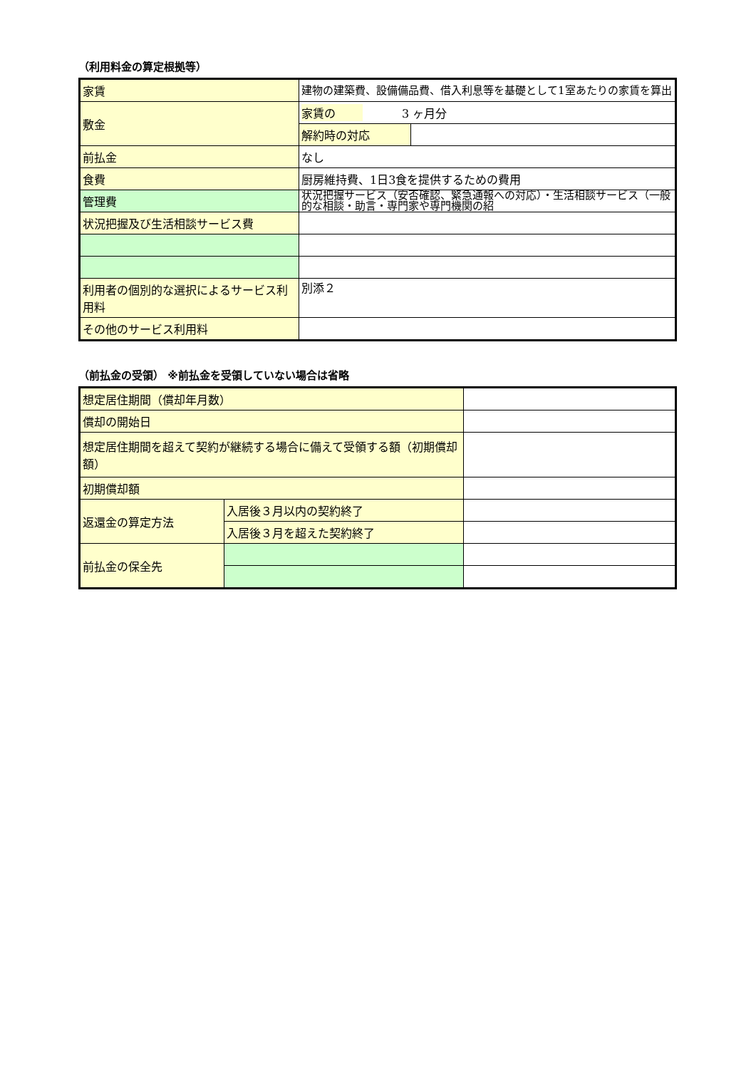（利用料金の算定根拠等）
| 家賃 | 建物の建築費、設備備品費、借入利息等を基礎として1室あたりの家賃を算出 | |
| 敷金 | 家賃の 3 ヶ月分 | |
| | 解約時の対応 | |
| 前払金 | なし | |
| 食費 | 厨房維持費、1日3食を提供するための費用 | |
| 管理費 | 状況把握サービス（安否確認、緊急通報への対応）・生活相談サービス（一般的な相談・助言・専門家や専門機関の紹 | |
| 状況把握及び生活相談サービス費 | | |
| 利用者の個別的な選択によるサービス利用料 | 別添２ | |
| その他のサービス利用料 | | |
（前払金の受領） ※前払金を受領していない場合は省略
| 想定居住期間（償却年月数） | | |
| 償却の開始日 | | |
| 想定居住期間を超えて契約が継続する場合に備えて受領する額（初期償却額） | | |
| 初期償却額 | | |
| 返還金の算定方法 | 入居後３月以内の契約終了 | |
| | 入居後３月を超えた契約終了 | |
| 前払金の保全先 | | |